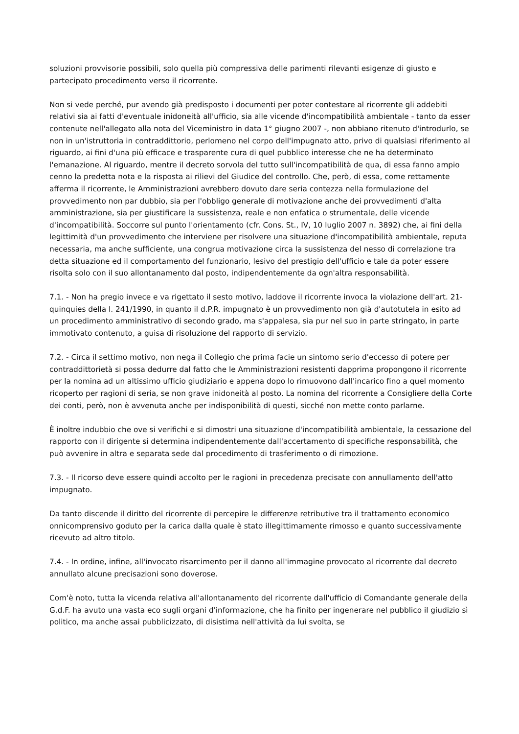soluzioni provvisorie possibili, solo quella più compressiva delle parimenti rilevanti esigenze di giusto e partecipato procedimento verso il ricorrente.
Non si vede perché, pur avendo già predisposto i documenti per poter contestare al ricorrente gli addebiti relativi sia ai fatti d'eventuale inidoneità all'ufficio, sia alle vicende d'incompatibilità ambientale - tanto da esser contenute nell'allegato alla nota del Viceministro in data 1° giugno 2007 -, non abbiano ritenuto d'introdurlo, se non in un'istruttoria in contraddittorio, perlomeno nel corpo dell'impugnato atto, privo di qualsiasi riferimento al riguardo, ai fini d'una più efficace e trasparente cura di quel pubblico interesse che ne ha determinato l'emanazione. Al riguardo, mentre il decreto sorvola del tutto sull'incompatibilità de qua, di essa fanno ampio cenno la predetta nota e la risposta ai rilievi del Giudice del controllo. Che, però, di essa, come rettamente afferma il ricorrente, le Amministrazioni avrebbero dovuto dare seria contezza nella formulazione del provvedimento non par dubbio, sia per l'obbligo generale di motivazione anche dei provvedimenti d'alta amministrazione, sia per giustificare la sussistenza, reale e non enfatica o strumentale, delle vicende d'incompatibilità. Soccorre sul punto l'orientamento (cfr. Cons. St., IV, 10 luglio 2007 n. 3892) che, ai fini della legittimità d'un provvedimento che interviene per risolvere una situazione d'incompatibilità ambientale, reputa necessaria, ma anche sufficiente, una congrua motivazione circa la sussistenza del nesso di correlazione tra detta situazione ed il comportamento del funzionario, lesivo del prestigio dell'ufficio e tale da poter essere risolta solo con il suo allontanamento dal posto, indipendentemente da ogn'altra responsabilità.
7.1. - Non ha pregio invece e va rigettato il sesto motivo, laddove il ricorrente invoca la violazione dell'art. 21-quinquies della l. 241/1990, in quanto il d.P.R. impugnato è un provvedimento non già d'autotutela in esito ad un procedimento amministrativo di secondo grado, ma s'appalesa, sia pur nel suo in parte stringato, in parte immotivato contenuto, a guisa di risoluzione del rapporto di servizio.
7.2. - Circa il settimo motivo, non nega il Collegio che prima facie un sintomo serio d'eccesso di potere per contraddittorietà si possa dedurre dal fatto che le Amministrazioni resistenti dapprima propongono il ricorrente per la nomina ad un altissimo ufficio giudiziario e appena dopo lo rimuovono dall'incarico fino a quel momento ricoperto per ragioni di seria, se non grave inidoneità al posto. La nomina del ricorrente a Consigliere della Corte dei conti, però, non è avvenuta anche per indisponibilità di questi, sicché non mette conto parlarne.
È inoltre indubbio che ove si verifichi e si dimostri una situazione d'incompatibilità ambientale, la cessazione del rapporto con il dirigente si determina indipendentemente dall'accertamento di specifiche responsabilità, che può avvenire in altra e separata sede dal procedimento di trasferimento o di rimozione.
7.3. - Il ricorso deve essere quindi accolto per le ragioni in precedenza precisate con annullamento dell'atto impugnato.
Da tanto discende il diritto del ricorrente di percepire le differenze retributive tra il trattamento economico onnicomprensivo goduto per la carica dalla quale è stato illegittimamente rimosso e quanto successivamente ricevuto ad altro titolo.
7.4. - In ordine, infine, all'invocato risarcimento per il danno all'immagine provocato al ricorrente dal decreto annullato alcune precisazioni sono doverose.
Com'è noto, tutta la vicenda relativa all'allontanamento del ricorrente dall'ufficio di Comandante generale della G.d.F. ha avuto una vasta eco sugli organi d'informazione, che ha finito per ingenerare nel pubblico il giudizio sì politico, ma anche assai pubblicizzato, di disistima nell'attività da lui svolta, se